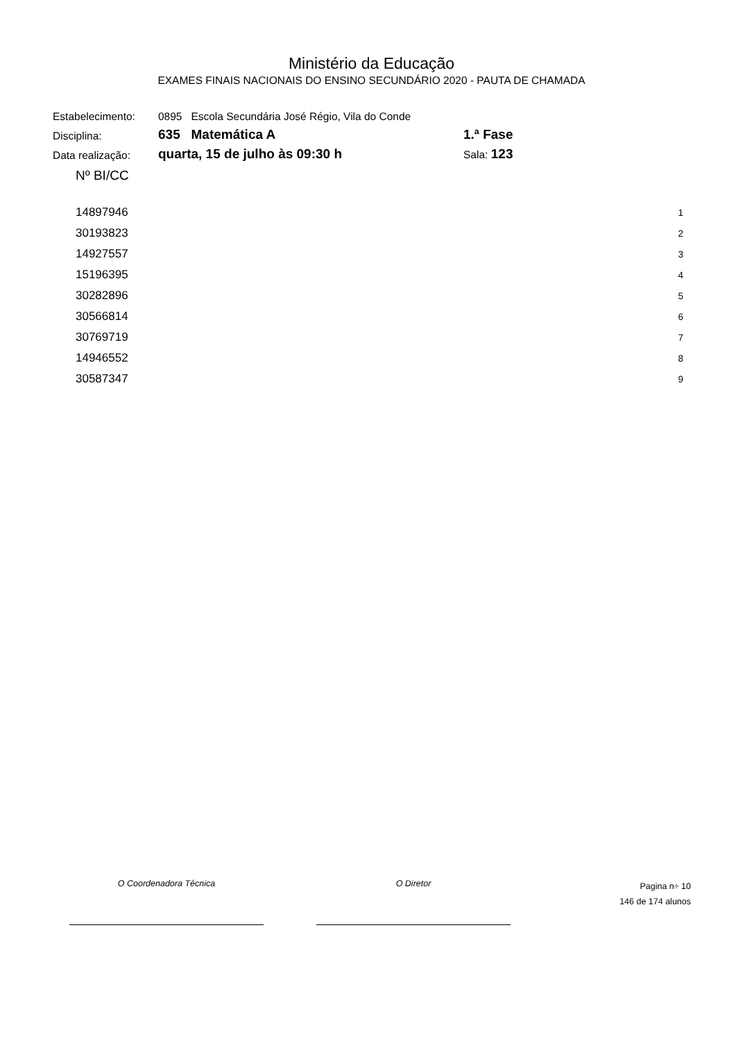Ministério da Educação
EXAMES FINAIS NACIONAIS DO ENSINO SECUNDÁRIO 2020 - PAUTA DE CHAMADA
| Estabelecimento: | 0895 Escola Secundária José Régio, Vila do Conde | |
| Disciplina: | 635 Matemática A | 1.ª Fase |
| Data realização: | quarta, 15 de julho às 09:30 h | Sala: 123 |
| Nº BI/CC | |
| --- | --- |
| 14897946 | 1 |
| 30193823 | 2 |
| 14927557 | 3 |
| 15196395 | 4 |
| 30282896 | 5 |
| 30566814 | 6 |
| 30769719 | 7 |
| 14946552 | 8 |
| 30587347 | 9 |
O Coordenadora Técnica O Diretor
Pagina n÷ 10
146 de 174 alunos